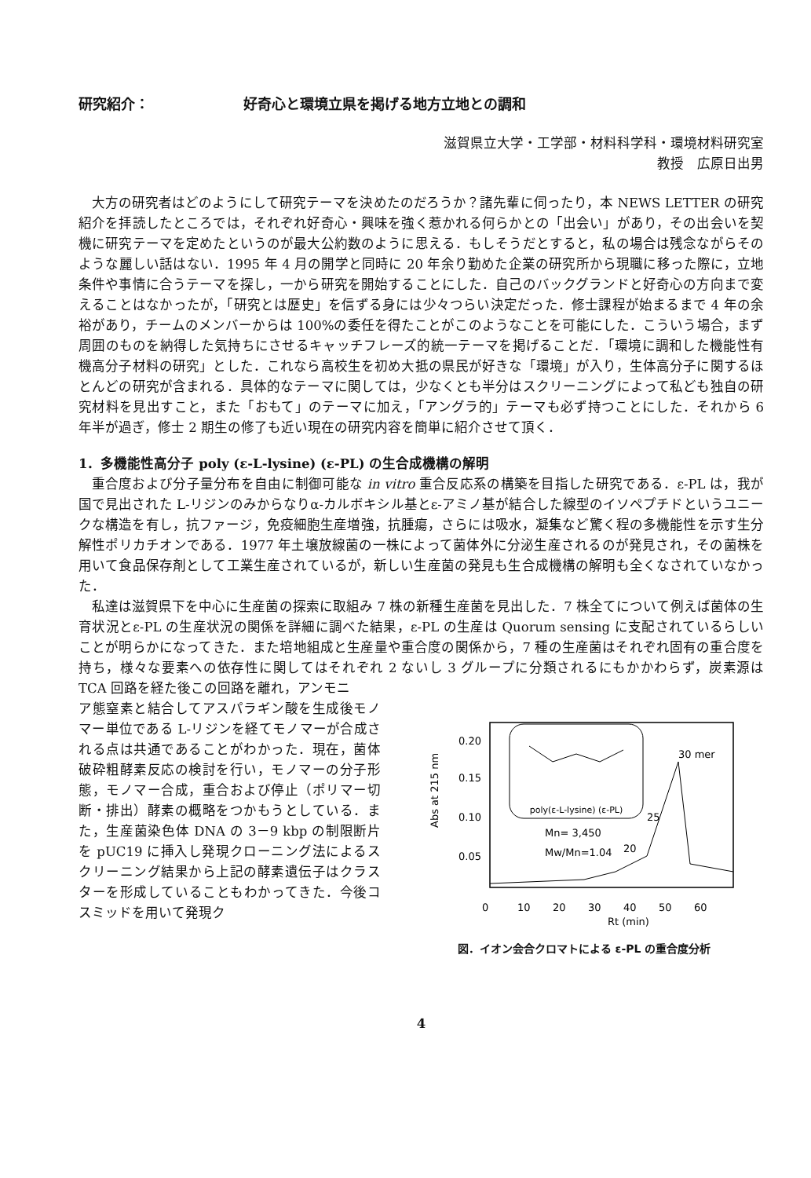研究紹介： 好奇心と環境立県を掲げる地方立地との調和
滋賀県立大学・工学部・材料科学科・環境材料研究室
教授　広原日出男
大方の研究者はどのようにして研究テーマを決めたのだろうか？諸先輩に伺ったり，本 NEWS LETTER の研究紹介を拝読したところでは，それぞれ好奇心・興味を強く惹かれる何らかとの「出会い」があり，その出会いを契機に研究テーマを定めたというのが最大公約数のように思える．もしそうだとすると，私の場合は残念ながらそのような麗しい話はない．1995 年 4 月の開学と同時に 20 年余り勤めた企業の研究所から現職に移った際に，立地条件や事情に合うテーマを探し，一から研究を開始することにした．自己のバックグランドと好奇心の方向まで変えることはなかったが，「研究とは歴史」を信ずる身には少々つらい決定だった．修士課程が始まるまで 4 年の余裕があり，チームのメンバーからは 100%の委任を得たことがこのようなことを可能にした．こういう場合，まず周囲のものを納得した気持ちにさせるキャッチフレーズ的統一テーマを掲げることだ．「環境に調和した機能性有機高分子材料の研究」とした．これなら高校生を初め大抵の県民が好きな「環境」が入り，生体高分子に関するほとんどの研究が含まれる．具体的なテーマに関しては，少なくとも半分はスクリーニングによって私ども独自の研究材料を見出すこと，また「おもて」のテーマに加え，「アングラ的」テーマも必ず持つことにした．それから 6 年半が過ぎ，修士 2 期生の修了も近い現在の研究内容を簡単に紹介させて頂く．
1．多機能性高分子 poly (ε-L-lysine) (ε-PL) の生合成機構の解明
重合度および分子量分布を自由に制御可能な in vitro 重合反応系の構築を目指した研究である．ε-PL は，我が国で見出された L-リジンのみからなりα-カルボキシル基とε-アミノ基が結合した線型のイソペプチドというユニークな構造を有し，抗ファージ，免疫細胞生産増強，抗腫瘍，さらには吸水，凝集など驚く程の多機能性を示す生分解性ポリカチオンである．1977 年土壌放線菌の一株によって菌体外に分泌生産されるのが発見され，その菌株を用いて食品保存剤として工業生産されているが，新しい生産菌の発見も生合成機構の解明も全くなされていなかった．
私達は滋賀県下を中心に生産菌の探索に取組み 7 株の新種生産菌を見出した．7 株全てについて例えば菌体の生育状況とε-PL の生産状況の関係を詳細に調べた結果，ε-PL の生産は Quorum sensing に支配されているらしいことが明らかになってきた．また培地組成と生産量や重合度の関係から，7 種の生産菌はそれぞれ固有の重合度を持ち，様々な要素への依存性に関してはそれぞれ 2 ないし 3 グループに分類されるにもかかわらず，炭素源は TCA 回路を経た後この回路を離れ，アンモニ
ア態窒素と結合してアスパラギン酸を生成後モノマー単位である L-リジンを経てモノマーが合成される点は共通であることがわかった．現在，菌体破砕粗酵素反応の検討を行い，モノマーの分子形態，モノマー合成，重合および停止（ポリマー切断・排出）酵素の概略をつかもうとしている．また，生産菌染色体 DNA の 3－9 kbp の制限断片を pUC19 に挿入し発現クローニング法によるスクリーニング結果から上記の酵素遺伝子はクラスターを形成していることもわかってきた．今後コスミッドを用いて発現ク
poly(ε-L-lysine) (ε-PL)
0.20
0.15
0.10
0.05
0
10
20
30
40
50
60
Rt (min)
Abs at 215 nm
Mn= 3,450
Mw/Mn=1.04
30 mer
25
20
図．イオン会合クロマトによる ε-PL の重合度分析
4